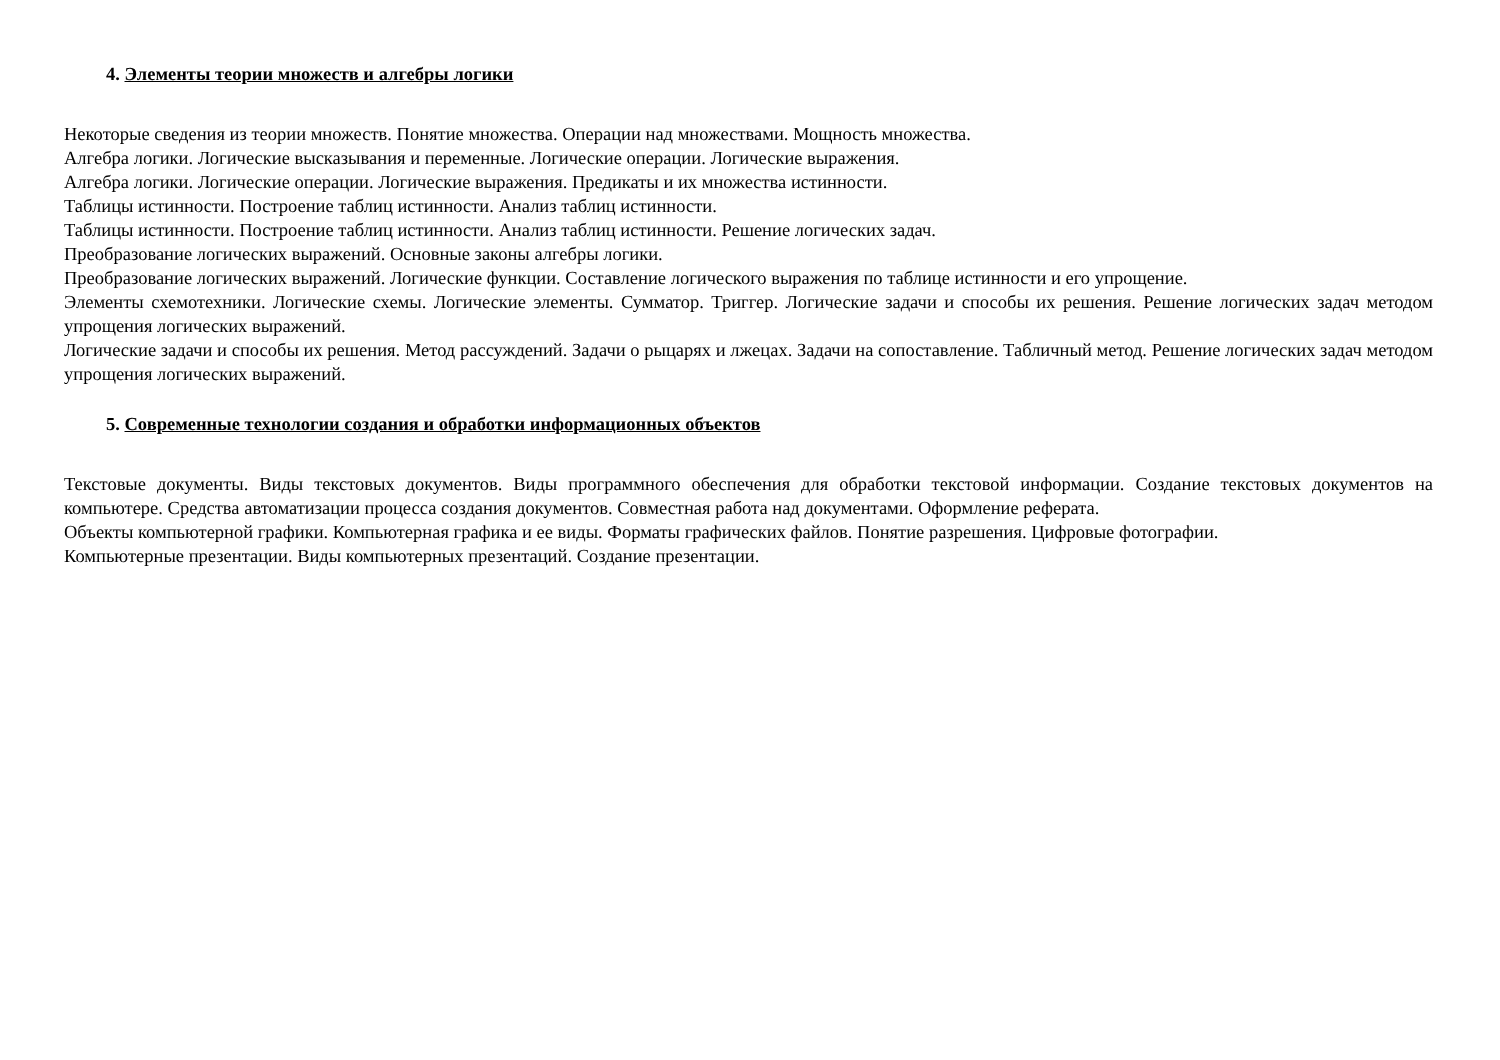4. Элементы теории множеств и алгебры логики
Некоторые сведения из теории множеств. Понятие множества. Операции над множествами. Мощность множества.
Алгебра логики. Логические высказывания и переменные. Логические операции. Логические выражения.
Алгебра логики. Логические операции. Логические выражения. Предикаты и их множества истинности.
Таблицы истинности. Построение таблиц истинности. Анализ таблиц истинности.
Таблицы истинности. Построение таблиц истинности. Анализ таблиц истинности. Решение логических задач.
Преобразование логических выражений. Основные законы алгебры логики.
Преобразование логических выражений. Логические функции. Составление логического выражения по таблице истинности и его упрощение.
Элементы схемотехники. Логические схемы. Логические элементы. Сумматор. Триггер. Логические задачи и способы их решения. Решение логических задач методом упрощения логических выражений.
Логические задачи и способы их решения. Метод рассуждений. Задачи о рыцарях и лжецах. Задачи на сопоставление. Табличный метод. Решение логических задач методом упрощения логических выражений.
5. Современные технологии создания и обработки информационных объектов
Текстовые документы. Виды текстовых документов. Виды программного обеспечения для обработки текстовой информации. Создание текстовых документов на компьютере. Средства автоматизации процесса создания документов. Совместная работа над документами. Оформление реферата.
Объекты компьютерной графики. Компьютерная графика и ее виды. Форматы графических файлов. Понятие разрешения. Цифровые фотографии.
Компьютерные презентации. Виды компьютерных презентаций. Создание презентации.